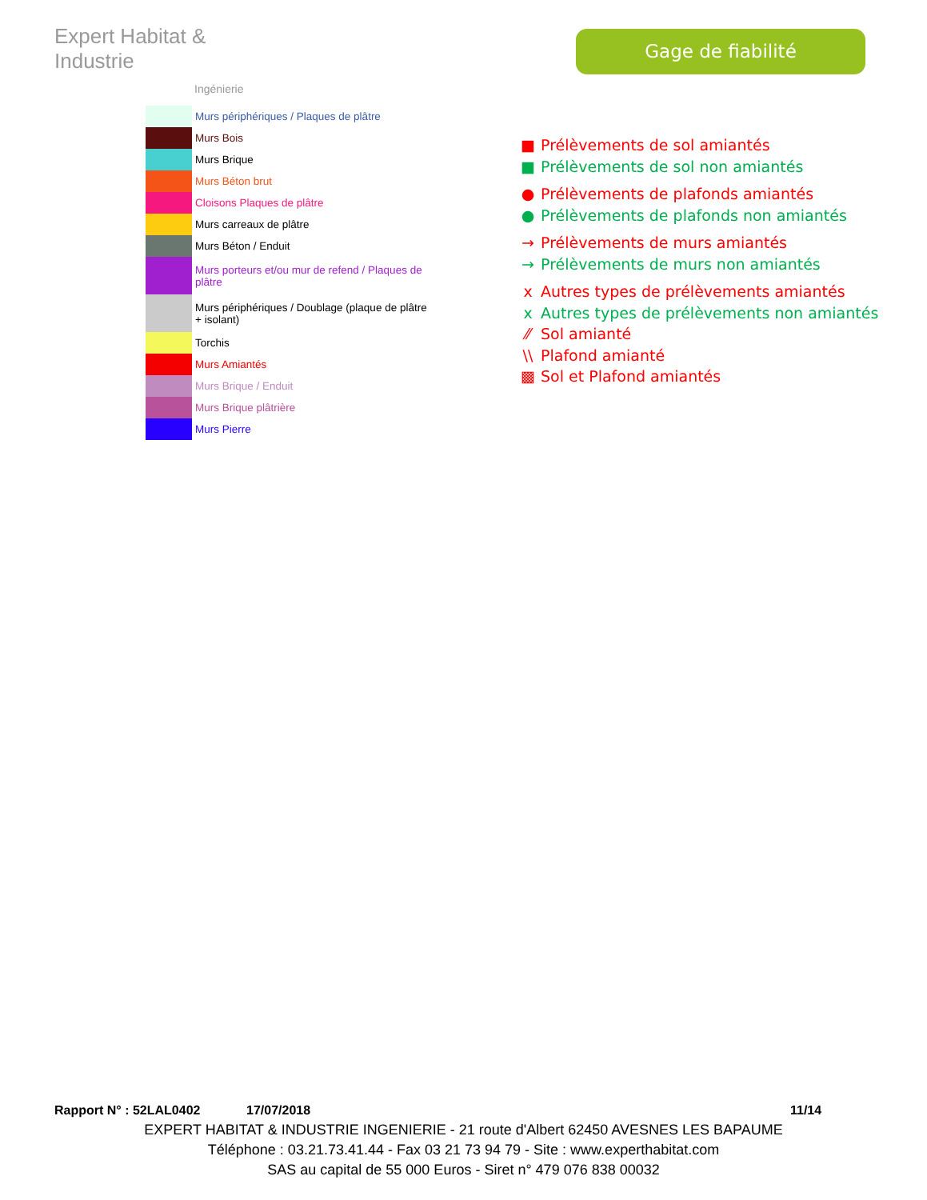Expert Habitat & Industrie
Ingénierie
Gage de fiabilité
| | Murs périphériques / Plaques de plâtre |
| | Murs Bois |
| | Murs Brique |
| | Murs Béton brut |
| | Cloisons Plaques de plâtre |
| | Murs carreaux de plâtre |
| | Murs Béton / Enduit |
| | Murs porteurs et/ou mur de refend / Plaques de plâtre |
| | Murs périphériques / Doublage (plaque de plâtre + isolant) |
| | Torchis |
| | Murs Amiantés |
| | Murs Brique / Enduit |
| | Murs Brique plâtrière |
| | Murs Pierre |
■ Prélèvements de sol amiantés
■ Prélèvements de sol non amiantés
● Prélèvements de plafonds amiantés
● Prélèvements de plafonds non amiantés
→ Prélèvements de murs amiantés
→ Prélèvements de murs non amiantés
x Autres types de prélèvements amiantés
x Autres types de prélèvements non amiantés
⁄⁄ Sol amianté
\\ Plafond amianté
▩ Sol et Plafond amiantés
Rapport N° : 52LAL0402 17/07/2018 11/14
EXPERT HABITAT & INDUSTRIE INGENIERIE - 21 route d'Albert 62450 AVESNES LES BAPAUME
Téléphone : 03.21.73.41.44 - Fax 03 21 73 94 79 - Site : www.experthabitat.com
SAS au capital de 55 000 Euros - Siret n° 479 076 838 00032